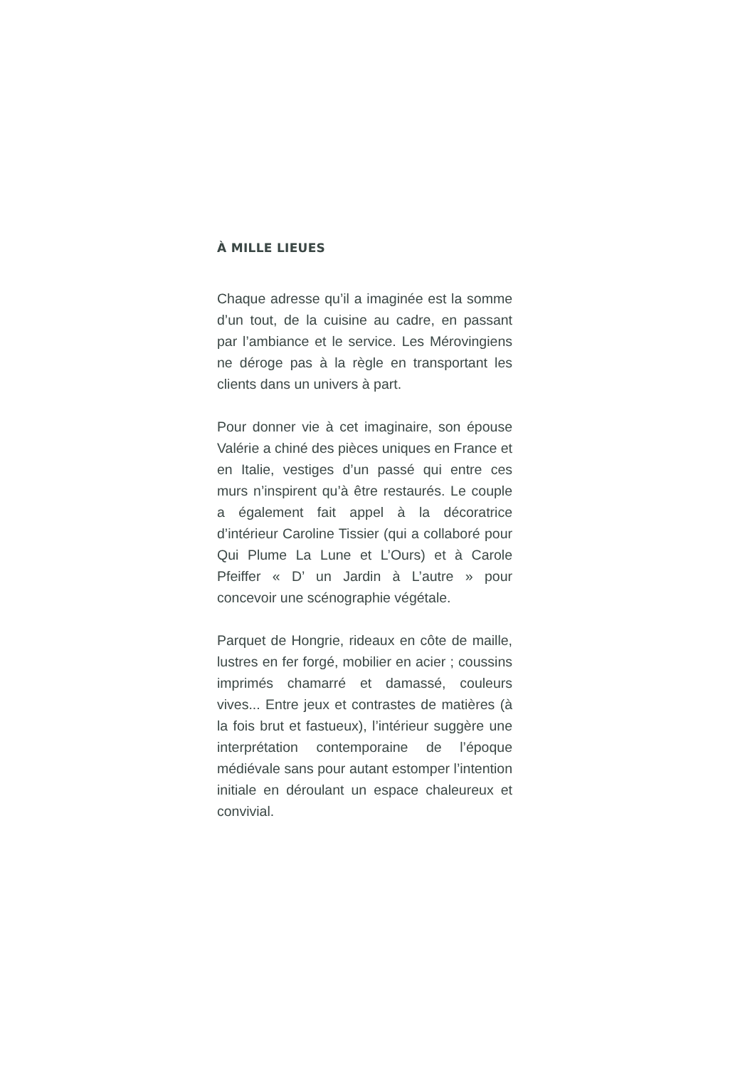À MILLE LIEUES
Chaque adresse qu’il a imaginée est la somme d’un tout, de la cuisine au cadre, en passant par l’ambiance et le service. Les Mérovingiens ne déroge pas à la règle en transportant les clients dans un univers à part.
Pour donner vie à cet imaginaire, son épouse Valérie a chiné des pièces uniques en France et en Italie, vestiges d’un passé qui entre ces murs n’inspirent qu’à être restaurés. Le couple a également fait appel à la décoratrice d’intérieur Caroline Tissier (qui a collaboré pour Qui Plume La Lune et L’Ours) et à Carole Pfeiffer « D’ un Jardin à L’autre » pour concevoir une scénographie végétale.
Parquet de Hongrie, rideaux en côte de maille, lustres en fer forgé, mobilier en acier ; coussins imprimés chamarré et damassé, couleurs vives... Entre jeux et contrastes de matières (à la fois brut et fastueux), l’intérieur suggère une interprétation contemporaine de l’époque médiévale sans pour autant estomper l’intention initiale en déroulant un espace chaleureux et convivial.